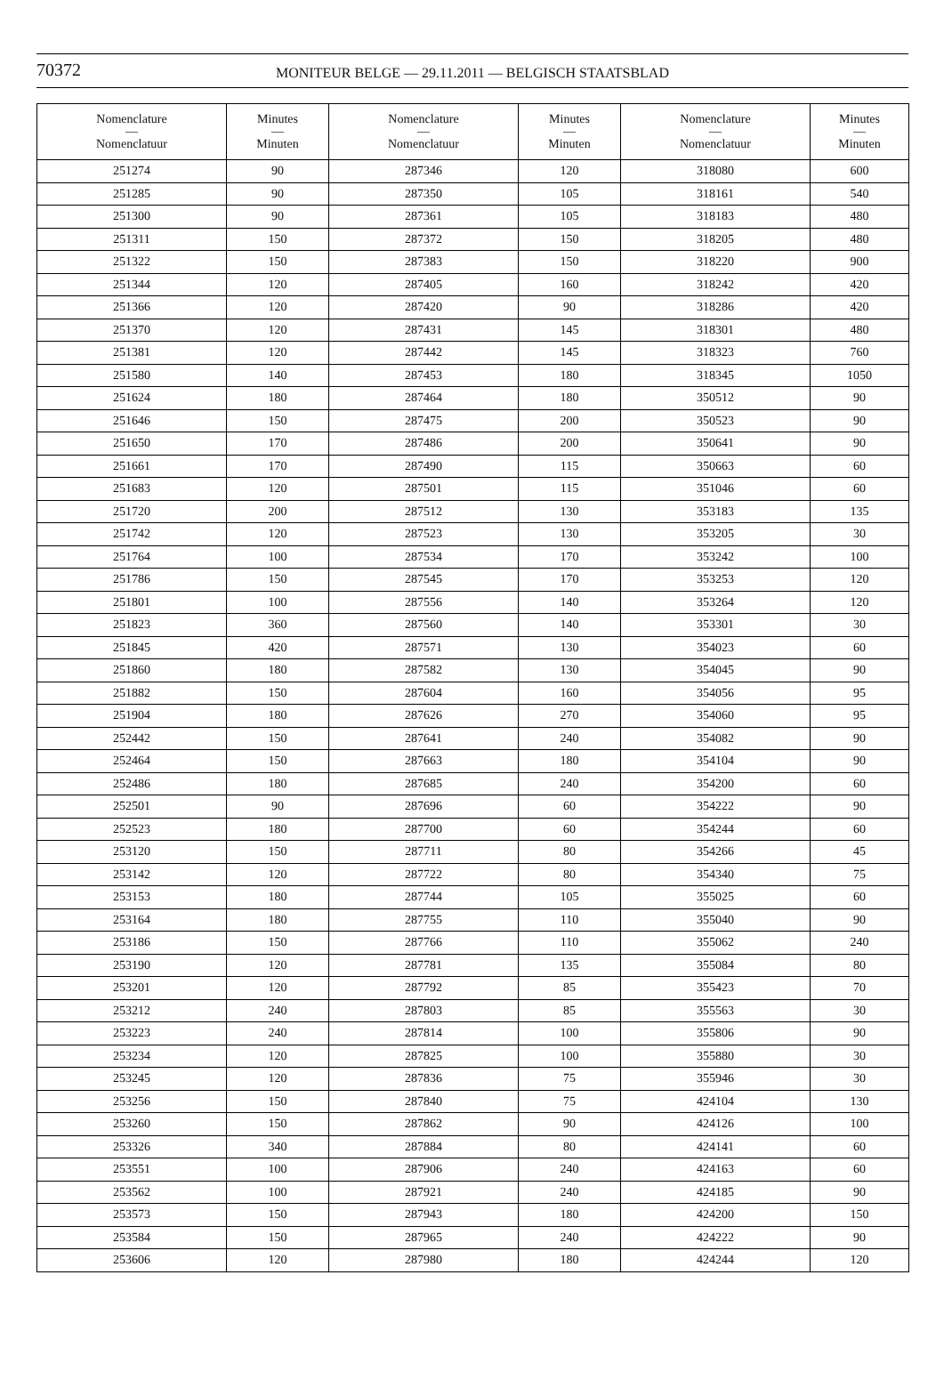70372
MONITEUR BELGE — 29.11.2011 — BELGISCH STAATSBLAD
| Nomenclature — Nomenclatuur | Minutes — Minuten | Nomenclature — Nomenclatuur | Minutes — Minuten | Nomenclature — Nomenclatuur | Minutes — Minuten |
| --- | --- | --- | --- | --- | --- |
| 251274 | 90 | 287346 | 120 | 318080 | 600 |
| 251285 | 90 | 287350 | 105 | 318161 | 540 |
| 251300 | 90 | 287361 | 105 | 318183 | 480 |
| 251311 | 150 | 287372 | 150 | 318205 | 480 |
| 251322 | 150 | 287383 | 150 | 318220 | 900 |
| 251344 | 120 | 287405 | 160 | 318242 | 420 |
| 251366 | 120 | 287420 | 90 | 318286 | 420 |
| 251370 | 120 | 287431 | 145 | 318301 | 480 |
| 251381 | 120 | 287442 | 145 | 318323 | 760 |
| 251580 | 140 | 287453 | 180 | 318345 | 1050 |
| 251624 | 180 | 287464 | 180 | 350512 | 90 |
| 251646 | 150 | 287475 | 200 | 350523 | 90 |
| 251650 | 170 | 287486 | 200 | 350641 | 90 |
| 251661 | 170 | 287490 | 115 | 350663 | 60 |
| 251683 | 120 | 287501 | 115 | 351046 | 60 |
| 251720 | 200 | 287512 | 130 | 353183 | 135 |
| 251742 | 120 | 287523 | 130 | 353205 | 30 |
| 251764 | 100 | 287534 | 170 | 353242 | 100 |
| 251786 | 150 | 287545 | 170 | 353253 | 120 |
| 251801 | 100 | 287556 | 140 | 353264 | 120 |
| 251823 | 360 | 287560 | 140 | 353301 | 30 |
| 251845 | 420 | 287571 | 130 | 354023 | 60 |
| 251860 | 180 | 287582 | 130 | 354045 | 90 |
| 251882 | 150 | 287604 | 160 | 354056 | 95 |
| 251904 | 180 | 287626 | 270 | 354060 | 95 |
| 252442 | 150 | 287641 | 240 | 354082 | 90 |
| 252464 | 150 | 287663 | 180 | 354104 | 90 |
| 252486 | 180 | 287685 | 240 | 354200 | 60 |
| 252501 | 90 | 287696 | 60 | 354222 | 90 |
| 252523 | 180 | 287700 | 60 | 354244 | 60 |
| 253120 | 150 | 287711 | 80 | 354266 | 45 |
| 253142 | 120 | 287722 | 80 | 354340 | 75 |
| 253153 | 180 | 287744 | 105 | 355025 | 60 |
| 253164 | 180 | 287755 | 110 | 355040 | 90 |
| 253186 | 150 | 287766 | 110 | 355062 | 240 |
| 253190 | 120 | 287781 | 135 | 355084 | 80 |
| 253201 | 120 | 287792 | 85 | 355423 | 70 |
| 253212 | 240 | 287803 | 85 | 355563 | 30 |
| 253223 | 240 | 287814 | 100 | 355806 | 90 |
| 253234 | 120 | 287825 | 100 | 355880 | 30 |
| 253245 | 120 | 287836 | 75 | 355946 | 30 |
| 253256 | 150 | 287840 | 75 | 424104 | 130 |
| 253260 | 150 | 287862 | 90 | 424126 | 100 |
| 253326 | 340 | 287884 | 80 | 424141 | 60 |
| 253551 | 100 | 287906 | 240 | 424163 | 60 |
| 253562 | 100 | 287921 | 240 | 424185 | 90 |
| 253573 | 150 | 287943 | 180 | 424200 | 150 |
| 253584 | 150 | 287965 | 240 | 424222 | 90 |
| 253606 | 120 | 287980 | 180 | 424244 | 120 |